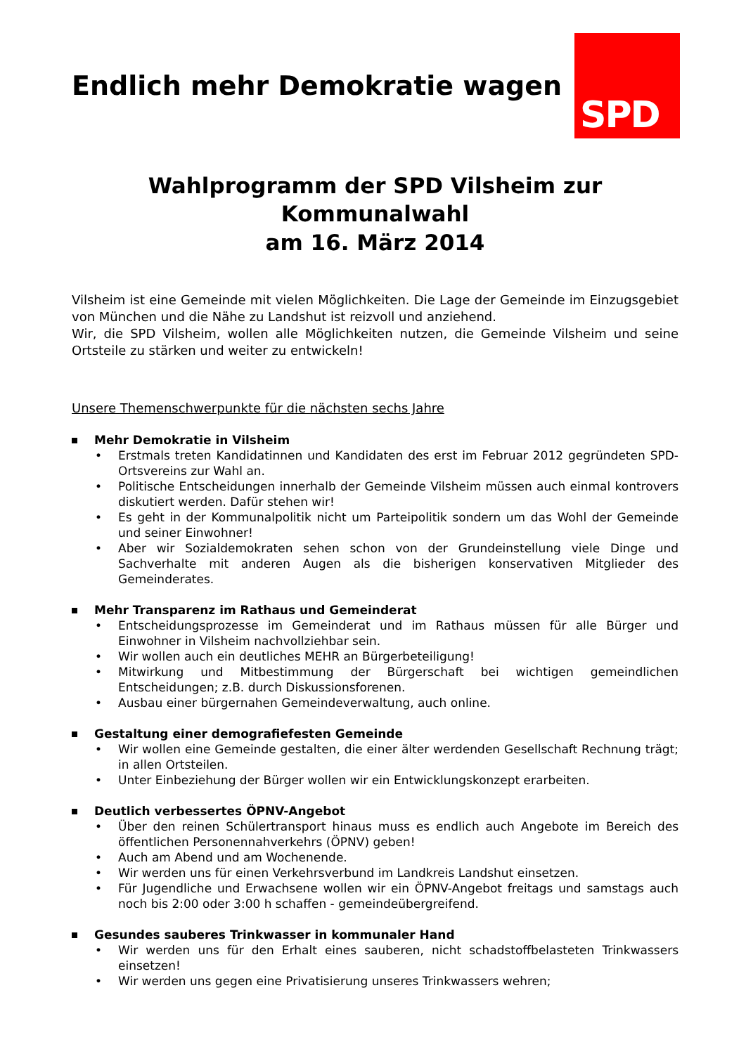SPD
Endlich mehr Demokratie wagen
Wahlprogramm der SPD Vilsheim zur Kommunalwahl
am 16. März 2014
Vilsheim ist eine Gemeinde mit vielen Möglichkeiten. Die Lage der Gemeinde im Einzugsgebiet von München und die Nähe zu Landshut ist reizvoll und anziehend.
Wir, die SPD Vilsheim, wollen alle Möglichkeiten nutzen, die Gemeinde Vilsheim und seine Ortsteile zu stärken und weiter zu entwickeln!
Unsere Themenschwerpunkte für die nächsten sechs Jahre
Mehr Demokratie in Vilsheim
• Erstmals treten Kandidatinnen und Kandidaten des erst im Februar 2012 gegründeten SPD-Ortsvereins zur Wahl an.
• Politische Entscheidungen innerhalb der Gemeinde Vilsheim müssen auch einmal kontrovers diskutiert werden. Dafür stehen wir!
• Es geht in der Kommunalpolitik nicht um Parteipolitik sondern um das Wohl der Gemeinde und seiner Einwohner!
• Aber wir Sozialdemokraten sehen schon von der Grundeinstellung viele Dinge und Sachverhalte mit anderen Augen als die bisherigen konservativen Mitglieder des Gemeinderates.
Mehr Transparenz im Rathaus und Gemeinderat
• Entscheidungsprozesse im Gemeinderat und im Rathaus müssen für alle Bürger und Einwohner in Vilsheim nachvollziehbar sein.
• Wir wollen auch ein deutliches MEHR an Bürgerbeteiligung!
• Mitwirkung und Mitbestimmung der Bürgerschaft bei wichtigen gemeindlichen Entscheidungen; z.B. durch Diskussionsforenen.
• Ausbau einer bürgernahen Gemeindeverwaltung, auch online.
Gestaltung einer demografiefesten Gemeinde
• Wir wollen eine Gemeinde gestalten, die einer älter werdenden Gesellschaft Rechnung trägt; in allen Ortsteilen.
• Unter Einbeziehung der Bürger wollen wir ein Entwicklungskonzept erarbeiten.
Deutlich verbessertes ÖPNV-Angebot
• Über den reinen Schülertransport hinaus muss es endlich auch Angebote im Bereich des öffentlichen Personennahverkehrs (ÖPNV) geben!
• Auch am Abend und am Wochenende.
• Wir werden uns für einen Verkehrsverbund im Landkreis Landshut einsetzen.
• Für Jugendliche und Erwachsene wollen wir ein ÖPNV-Angebot freitags und samstags auch noch bis 2:00 oder 3:00 h schaffen - gemeindeübergreifend.
Gesundes sauberes Trinkwasser in kommunaler Hand
• Wir werden uns für den Erhalt eines sauberen, nicht schadstoffbelasteten Trinkwassers einsetzen!
• Wir werden uns gegen eine Privatisierung unseres Trinkwassers wehren;